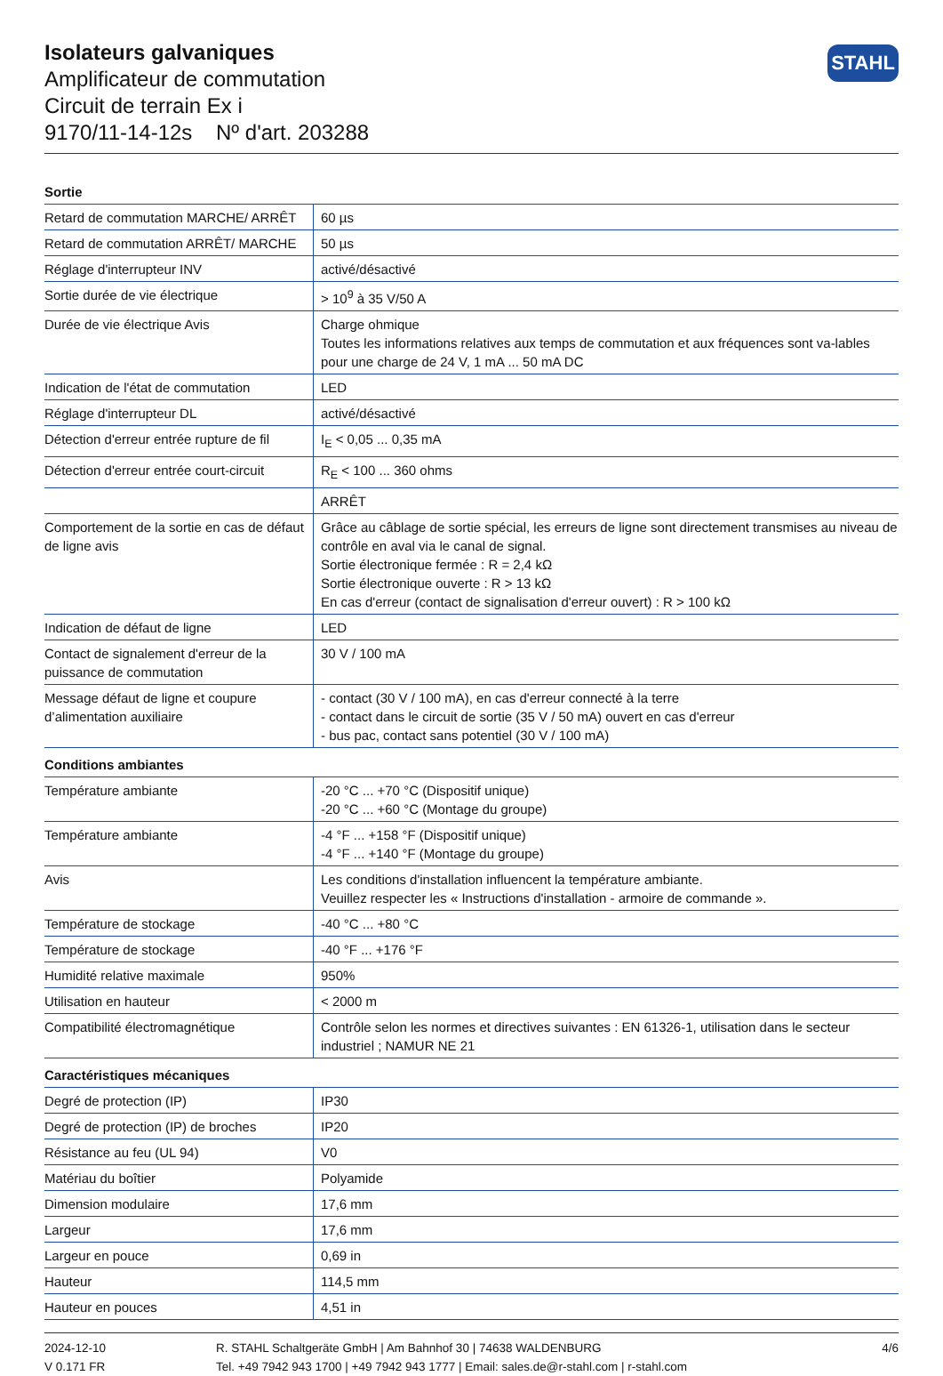Isolateurs galvaniques
Amplificateur de commutation
Circuit de terrain Ex i
9170/11-14-12s Nº d'art. 203288
STAHL
| Sortie | |
| --- | --- |
| Retard de commutation MARCHE/ ARRÊT | 60 µs |
| Retard de commutation ARRÊT/ MARCHE | 50 µs |
| Réglage d'interrupteur INV | activé/désactivé |
| Sortie durée de vie électrique | > 10<sup>9</sup> à 35 V/50 A |
| Durée de vie électrique Avis | Charge ohmique Toutes les informations relatives aux temps de commutation et aux fréquences sont va-lables pour une charge de 24 V, 1 mA ... 50 mA DC |
| Indication de l'état de commutation | LED |
| Réglage d'interrupteur DL | activé/désactivé |
| Détection d'erreur entrée rupture de fil | I<sub>E</sub> < 0,05 ... 0,35 mA |
| Détection d'erreur entrée court-circuit | R<sub>E</sub> < 100 ... 360 ohms |
| | ARRÊT |
| Comportement de la sortie en cas de défaut de ligne avis | Grâce au câblage de sortie spécial, les erreurs de ligne sont directement transmises au niveau de contrôle en aval via le canal de signal. Sortie électronique fermée : R = 2,4 kΩ Sortie électronique ouverte : R > 13 kΩ En cas d'erreur (contact de signalisation d'erreur ouvert) : R > 100 kΩ |
| Indication de défaut de ligne | LED |
| Contact de signalement d'erreur de la puissance de commutation | 30 V / 100 mA |
| Message défaut de ligne et coupure d’alimentation auxiliaire | - contact (30 V / 100 mA), en cas d'erreur connecté à la terre - contact dans le circuit de sortie (35 V / 50 mA) ouvert en cas d'erreur - bus pac, contact sans potentiel (30 V / 100 mA) |
| Conditions ambiantes | |
| Température ambiante | -20 °C ... +70 °C (Dispositif unique) -20 °C ... +60 °C (Montage du groupe) |
| Température ambiante | -4 °F ... +158 °F (Dispositif unique) -4 °F ... +140 °F (Montage du groupe) |
| Avis | Les conditions d'installation influencent la température ambiante. Veuillez respecter les « Instructions d'installation - armoire de commande ». |
| Température de stockage | -40 °C ... +80 °C |
| Température de stockage | -40 °F ... +176 °F |
| Humidité relative maximale | 950% |
| Utilisation en hauteur | < 2000 m |
| Compatibilité électromagnétique | Contrôle selon les normes et directives suivantes : EN 61326-1, utilisation dans le secteur industriel ; NAMUR NE 21 |
| Caractéristiques mécaniques | |
| Degré de protection (IP) | IP30 |
| Degré de protection (IP) de broches | IP20 |
| Résistance au feu (UL 94) | V0 |
| Matériau du boîtier | Polyamide |
| Dimension modulaire | 17,6 mm |
| Largeur | 17,6 mm |
| Largeur en pouce | 0,69 in |
| Hauteur | 114,5 mm |
| Hauteur en pouces | 4,51 in |
2024-12-10
V 0.171 FR
R. STAHL Schaltgeräte GmbH | Am Bahnhof 30 | 74638 WALDENBURG
Tel. +49 7942 943 1700 | +49 7942 943 1777 | Email: sales.de@r-stahl.com | r-stahl.com
4/6